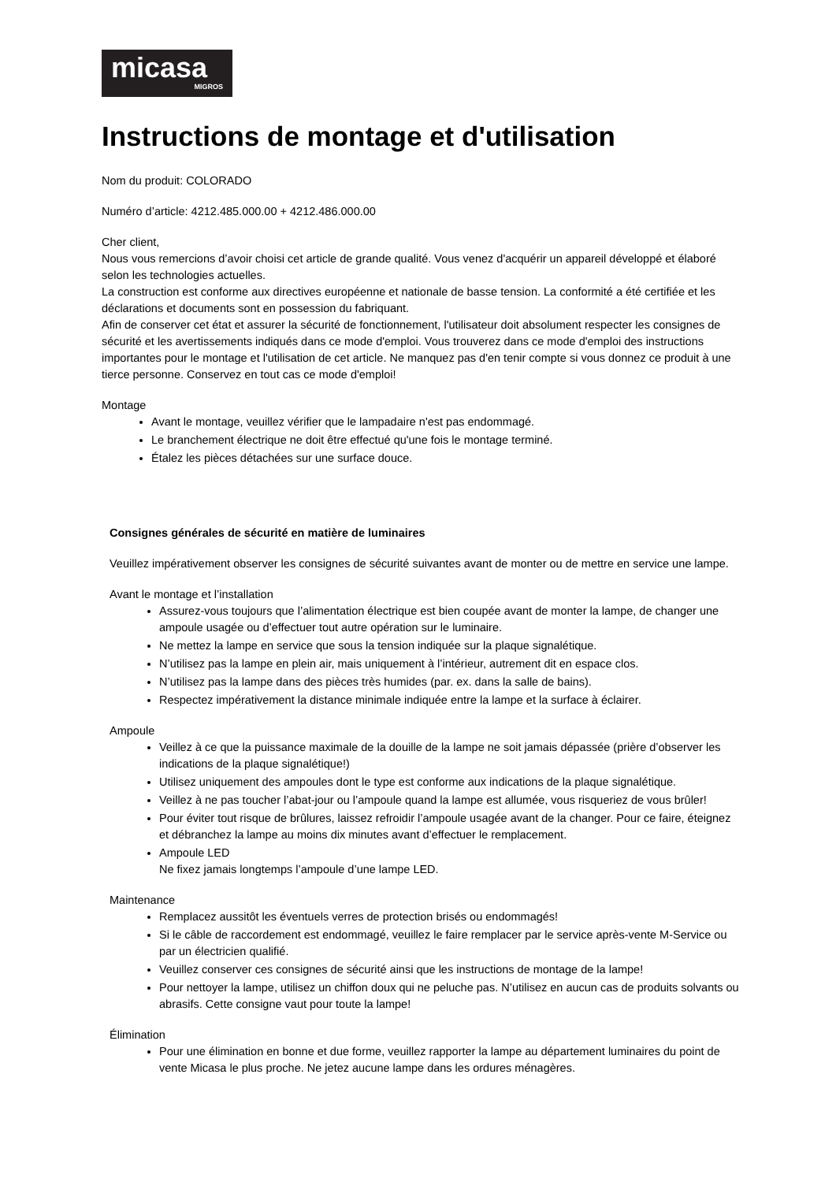micasa
MIGROS
Instructions de montage et d'utilisation
Nom du produit: COLORADO
Numéro d’article: 4212.485.000.00 + 4212.486.000.00
Cher client,
Nous vous remercions d’avoir choisi cet article de grande qualité. Vous venez d'acquérir un appareil développé et élaboré selon les technologies actuelles.
La construction est conforme aux directives européenne et nationale de basse tension. La conformité a été certifiée et les déclarations et documents sont en possession du fabriquant.
Afin de conserver cet état et assurer la sécurité de fonctionnement, l'utilisateur doit absolument respecter les consignes de sécurité et les avertissements indiqués dans ce mode d'emploi. Vous trouverez dans ce mode d'emploi des instructions importantes pour le montage et l'utilisation de cet article. Ne manquez pas d'en tenir compte si vous donnez ce produit à une tierce personne. Conservez en tout cas ce mode d'emploi!
Montage
Avant le montage, veuillez vérifier que le lampadaire n'est pas endommagé.
Le branchement électrique ne doit être effectué qu'une fois le montage terminé.
Étalez les pièces détachées sur une surface douce.
Consignes générales de sécurité en matière de luminaires
Veuillez impérativement observer les consignes de sécurité suivantes avant de monter ou de mettre en service une lampe.
Avant le montage et l’installation
Assurez-vous toujours que l’alimentation électrique est bien coupée avant de monter la lampe, de changer une ampoule usagée ou d’effectuer tout autre opération sur le luminaire.
Ne mettez la lampe en service que sous la tension indiquée sur la plaque signalétique.
N’utilisez pas la lampe en plein air, mais uniquement à l’intérieur, autrement dit en espace clos.
N’utilisez pas la lampe dans des pièces très humides (par. ex. dans la salle de bains).
Respectez impérativement la distance minimale indiquée entre la lampe et la surface à éclairer.
Ampoule
Veillez à ce que la puissance maximale de la douille de la lampe ne soit jamais dépassée (prière d’observer les indications de la plaque signalétique!)
Utilisez uniquement des ampoules dont le type est conforme aux indications de la plaque signalétique.
Veillez à ne pas toucher l’abat-jour ou l’ampoule quand la lampe est allumée, vous risqueriez de vous brûler!
Pour éviter tout risque de brûlures, laissez refroidir l’ampoule usagée avant de la changer. Pour ce faire, éteignez et débranchez la lampe au moins dix minutes avant d’effectuer le remplacement.
Ampoule LED
Ne fixez jamais longtemps l’ampoule d’une lampe LED.
Maintenance
Remplacez aussitôt les éventuels verres de protection brisés ou endommagés!
Si le câble de raccordement est endommagé, veuillez le faire remplacer par le service après-vente M-Service ou par un électricien qualifié.
Veuillez conserver ces consignes de sécurité ainsi que les instructions de montage de la lampe!
Pour nettoyer la lampe, utilisez un chiffon doux qui ne peluche pas. N’utilisez en aucun cas de produits solvants ou abrasifs. Cette consigne vaut pour toute la lampe!
Élimination
Pour une élimination en bonne et due forme, veuillez rapporter la lampe au département luminaires du point de vente Micasa le plus proche. Ne jetez aucune lampe dans les ordures ménagères.